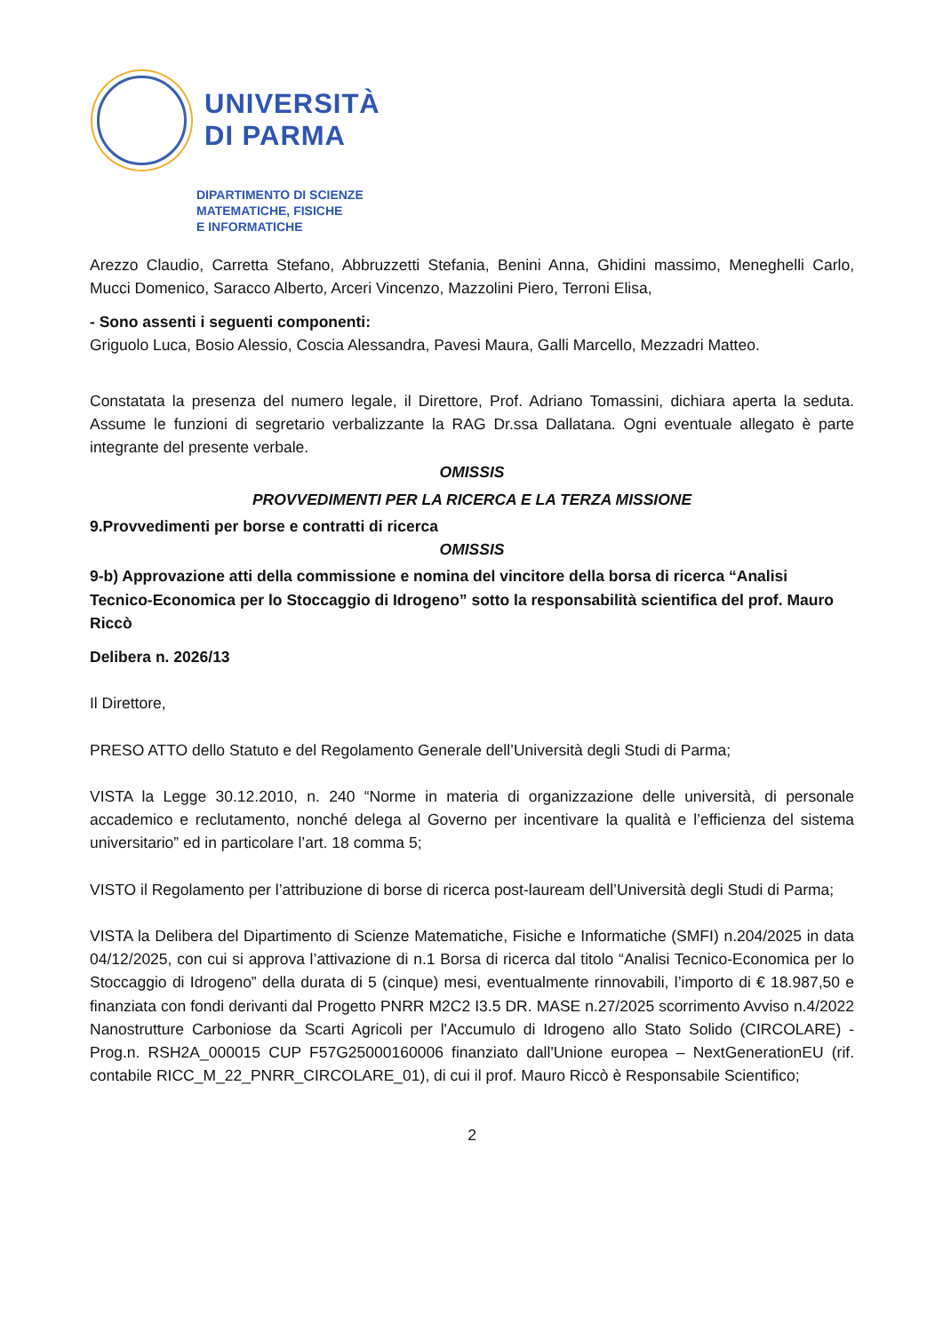UNIVERSITÀ
DI PARMA
DIPARTIMENTO DI SCIENZE
MATEMATICHE, FISICHE
E INFORMATICHE
Arezzo Claudio, Carretta Stefano, Abbruzzetti Stefania, Benini Anna, Ghidini massimo, Meneghelli Carlo, Mucci Domenico, Saracco Alberto, Arceri Vincenzo, Mazzolini Piero, Terroni Elisa,
- Sono assenti i seguenti componenti:
Griguolo Luca, Bosio Alessio, Coscia Alessandra, Pavesi Maura, Galli Marcello, Mezzadri Matteo.
Constatata la presenza del numero legale, il Direttore, Prof. Adriano Tomassini, dichiara aperta la seduta. Assume le funzioni di segretario verbalizzante la RAG Dr.ssa Dallatana. Ogni eventuale allegato è parte integrante del presente verbale.
OMISSIS
PROVVEDIMENTI PER LA RICERCA E LA TERZA MISSIONE
9.Provvedimenti per borse e contratti di ricerca
OMISSIS
9-b) Approvazione atti della commissione e nomina del vincitore della borsa di ricerca “Analisi Tecnico-Economica per lo Stoccaggio di Idrogeno” sotto la responsabilità scientifica del prof. Mauro Riccò
Delibera n. 2026/13
Il Direttore,
PRESO ATTO dello Statuto e del Regolamento Generale dell’Università degli Studi di Parma;
VISTA la Legge 30.12.2010, n. 240 “Norme in materia di organizzazione delle università, di personale accademico e reclutamento, nonché delega al Governo per incentivare la qualità e l’efficienza del sistema universitario” ed in particolare l’art. 18 comma 5;
VISTO il Regolamento per l’attribuzione di borse di ricerca post-lauream dell’Università degli Studi di Parma;
VISTA la Delibera del Dipartimento di Scienze Matematiche, Fisiche e Informatiche (SMFI) n.204/2025 in data 04/12/2025, con cui si approva l’attivazione di n.1 Borsa di ricerca dal titolo “Analisi Tecnico-Economica per lo Stoccaggio di Idrogeno” della durata di 5 (cinque) mesi, eventualmente rinnovabili, l’importo di € 18.987,50 e finanziata con fondi derivanti dal Progetto PNRR M2C2 I3.5 DR. MASE n.27/2025 scorrimento Avviso n.4/2022 Nanostrutture Carboniose da Scarti Agricoli per l'Accumulo di Idrogeno allo Stato Solido (CIRCOLARE) - Prog.n. RSH2A_000015 CUP F57G25000160006 finanziato dall'Unione europea – NextGenerationEU (rif. contabile RICC_M_22_PNRR_CIRCOLARE_01), di cui il prof. Mauro Riccò è Responsabile Scientifico;
2